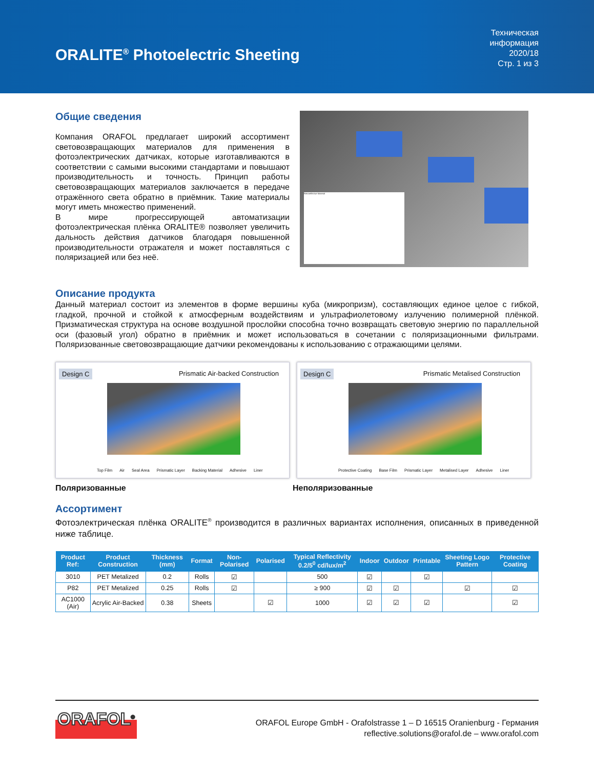ORALITE<sup>®</sup> Photoelectric Sheeting
Техническая
информация
2020/18
Стр. 1 из 3
Общие сведения
Компания ORAFOL предлагает широкий ассортимент световозвращающих материалов для применения в фотоэлектрических датчиках, которые изготавливаются в соответствии с самыми высокими стандартами и повышают производительность и точность. Принцип работы световозвращающих материалов заключается в передаче отражённого света обратно в приёмник. Такие материалы могут иметь множество применений.
В мире прогрессирующей автоматизации фотоэлектрическая плёнка ORALITE® позволяет увеличить дальность действия датчиков благодаря повышенной производительности отражателя и может поставляться с поляризацией или без неё.
Retroreflective Material
Описание продукта
Данный материал состоит из элементов в форме вершины куба (микропризм), составляющих единое целое с гибкой, гладкой, прочной и стойкой к атмосферным воздействиям и ультрафиолетовому излучению полимерной плёнкой. Призматическая структура на основе воздушной прослойки способна точно возвращать световую энергию по параллельной оси (фазовый угол) обратно в приёмник и может использоваться в сочетании с поляризационными фильтрами. Поляризованные световозвращающие датчики рекомендованы к использованию с отражающими целями.
Design C Prismatic Air-backed Construction
Top Film Air Seal Area Prismatic Layer Backing Material Adhesive Liner
Design C Prismatic Metalised Construction
Protective Coating Base Film Prismatic Layer Metalised Layer Adhesive Liner
Поляризованные Неполяризованные
Ассортимент
Фотоэлектрическая плёнка ORALITE<sup>®</sup> производится в различных вариантах исполнения, описанных в приведенной ниже таблице.
| Product Ref: | Product Construction | Thickness (mm) | Format | Non-Polarised | Polarised | Typical Reflectivity 0.2/5<sup>0</sup> cd/lux/m<sup>2</sup> | Indoor | Outdoor | Printable | Sheeting Logo Pattern | Protective Coating |
| --- | --- | --- | --- | --- | --- | --- | --- | --- | --- | --- | --- |
| 3010 | PET Metalized | 0.2 | Rolls | ☑ | | 500 | ☑ | | ☑ | | |
| P82 | PET Metalized | 0.25 | Rolls | ☑ | | ≥ 900 | ☑ | ☑ | | ☑ | ☑ |
| AC1000 (Air) | Acrylic Air-Backed | 0.38 | Sheets | | ☑ | 1000 | ☑ | ☑ | ☑ | | ☑ |
ORAFOL<sup>®</sup>
ORAFOL Europe GmbH - Orafolstrasse 1 – D 16515 Oranienburg - Германия
reflective.solutions@orafol.de – www.orafol.com